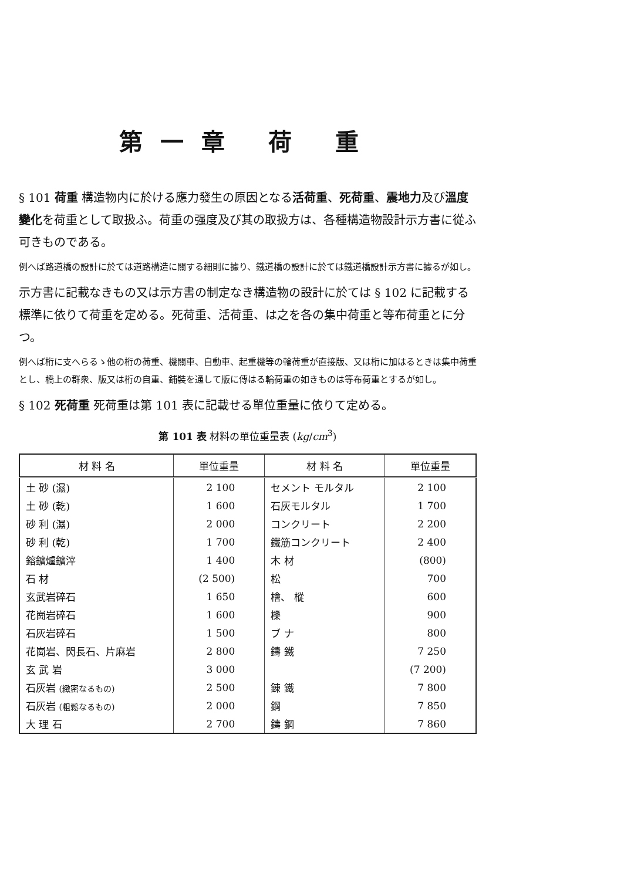第一章 荷 重
§ 101 荷重 構造物内に於ける應力發生の原因となる活荷重、死荷重、震地力及び溫度變化を荷重として取扱ふ。荷重の强度及び其の取扱方は、各種構造物設計示方書に從ふ可きものである。
例へば路道橋の設計に於ては道路構造に關する細則に據り、鐵道橋の設計に於ては鐵道橋設計示方書に據るが如し。
示方書に記載なきもの又は示方書の制定なき構造物の設計に於ては § 102 に記載する標準に依りて荷重を定める。死荷重、活荷重、は之を各の集中荷重と等布荷重とに分つ。
例へば桁に支へらるゝ他の桁の荷重、機關車、自動車、起重機等の輪荷重が直接版、又は桁に加はるときは集中荷重とし、橋上の群衆、版又は桁の自重、鋪裝を通して版に傳はる輪荷重の如きものは等布荷重とするが如し。
§ 102 死荷重 死荷重は第 101 表に記載せる單位重量に依りて定める。
第 101 表 材料の單位重量表 (kg/cm<sup>3</sup>)
| 材 料 名 | 單位重量 | 材 料 名 | 單位重量 |
| --- | --- | --- | --- |
| 土 砂 (濕) | 2 100 | セメント モルタル | 2 100 |
| 土 砂 (乾) | 1 600 | 石灰モルタル | 1 700 |
| 砂 利 (濕) | 2 000 | コンクリート | 2 200 |
| 砂 利 (乾) | 1 700 | 鐵筋コンクリート | 2 400 |
| 鎔鑛爐鑛滓 | 1 400 | 木 材 | (800) |
| 石 材 | (2 500) | 松 | 700 |
| 玄武岩碎石 | 1 650 | 檜、 樅 | 600 |
| 花崗岩碎石 | 1 600 | 櫟 | 900 |
| 石灰岩碎石 | 1 500 | ブ ナ | 800 |
| 花崗岩、閃長石、片麻岩 | 2 800 | 鑄 鐵 | 7 250 |
| 玄 武 岩 | 3 000 | | (7 200) |
| 石灰岩 (緻密なるもの) | 2 500 | 錬 鐵 | 7 800 |
| 石灰岩 (粗鬆なるもの) | 2 000 | 鋼 | 7 850 |
| 大 理 石 | 2 700 | 鑄 鋼 | 7 860 |